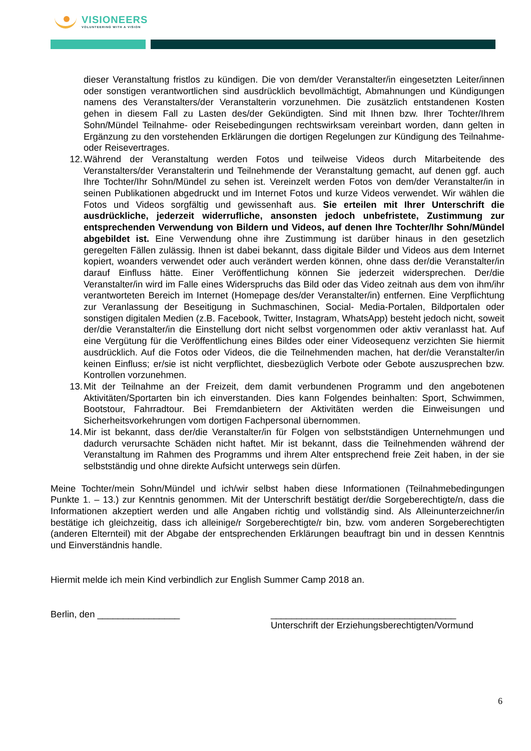VISIONEERS
VOLUNTEERING WITH A VISION
dieser Veranstaltung fristlos zu kündigen. Die von dem/der Veranstalter/in eingesetzten Leiter/innen oder sonstigen verantwortlichen sind ausdrücklich bevollmächtigt, Abmahnungen und Kündigungen namens des Veranstalters/der Veranstalterin vorzunehmen. Die zusätzlich entstandenen Kosten gehen in diesem Fall zu Lasten des/der Gekündigten. Sind mit Ihnen bzw. Ihrer Tochter/Ihrem Sohn/Mündel Teilnahme- oder Reisebedingungen rechtswirksam vereinbart worden, dann gelten in Ergänzung zu den vorstehenden Erklärungen die dortigen Regelungen zur Kündigung des Teilnahme- oder Reisevertrages.
12. Während der Veranstaltung werden Fotos und teilweise Videos durch Mitarbeitende des Veranstalters/der Veranstalterin und Teilnehmende der Veranstaltung gemacht, auf denen ggf. auch Ihre Tochter/Ihr Sohn/Mündel zu sehen ist. Vereinzelt werden Fotos von dem/der Veranstalter/in in seinen Publikationen abgedruckt und im Internet Fotos und kurze Videos verwendet. Wir wählen die Fotos und Videos sorgfältig und gewissenhaft aus. Sie erteilen mit Ihrer Unterschrift die ausdrückliche, jederzeit widerrufliche, ansonsten jedoch unbefristete, Zustimmung zur entsprechenden Verwendung von Bildern und Videos, auf denen Ihre Tochter/Ihr Sohn/Mündel abgebildet ist. Eine Verwendung ohne ihre Zustimmung ist darüber hinaus in den gesetzlich geregelten Fällen zulässig. Ihnen ist dabei bekannt, dass digitale Bilder und Videos aus dem Internet kopiert, woanders verwendet oder auch verändert werden können, ohne dass der/die Veranstalter/in darauf Einfluss hätte. Einer Veröffentlichung können Sie jederzeit widersprechen. Der/die Veranstalter/in wird im Falle eines Widerspruchs das Bild oder das Video zeitnah aus dem von ihm/ihr verantworteten Bereich im Internet (Homepage des/der Veranstalter/in) entfernen. Eine Verpflichtung zur Veranlassung der Beseitigung in Suchmaschinen, Social- Media-Portalen, Bildportalen oder sonstigen digitalen Medien (z.B. Facebook, Twitter, Instagram, WhatsApp) besteht jedoch nicht, soweit der/die Veranstalter/in die Einstellung dort nicht selbst vorgenommen oder aktiv veranlasst hat. Auf eine Vergütung für die Veröffentlichung eines Bildes oder einer Videosequenz verzichten Sie hiermit ausdrücklich. Auf die Fotos oder Videos, die die Teilnehmenden machen, hat der/die Veranstalter/in keinen Einfluss; er/sie ist nicht verpflichtet, diesbezüglich Verbote oder Gebote auszusprechen bzw. Kontrollen vorzunehmen.
13. Mit der Teilnahme an der Freizeit, dem damit verbundenen Programm und den angebotenen Aktivitäten/Sportarten bin ich einverstanden. Dies kann Folgendes beinhalten: Sport, Schwimmen, Bootstour, Fahrradtour. Bei Fremdanbietern der Aktivitäten werden die Einweisungen und Sicherheitsvorkehrungen vom dortigen Fachpersonal übernommen.
14. Mir ist bekannt, dass der/die Veranstalter/in für Folgen von selbstständigen Unternehmungen und dadurch verursachte Schäden nicht haftet. Mir ist bekannt, dass die Teilnehmenden während der Veranstaltung im Rahmen des Programms und ihrem Alter entsprechend freie Zeit haben, in der sie selbstständig und ohne direkte Aufsicht unterwegs sein dürfen.
Meine Tochter/mein Sohn/Mündel und ich/wir selbst haben diese Informationen (Teilnahmebedingungen Punkte 1. – 13.) zur Kenntnis genommen. Mit der Unterschrift bestätigt der/die Sorgeberechtigte/n, dass die Informationen akzeptiert werden und alle Angaben richtig und vollständig sind. Als Alleinunterzeichner/in bestätige ich gleichzeitig, dass ich alleinige/r Sorgeberechtigte/r bin, bzw. vom anderen Sorgeberechtigten (anderen Elternteil) mit der Abgabe der entsprechenden Erklärungen beauftragt bin und in dessen Kenntnis und Einverständnis handle.
Hiermit melde ich mein Kind verbindlich zur English Summer Camp 2018 an.
Berlin, den ________________ ____________________________________
Unterschrift der Erziehungsberechtigten/Vormund
6